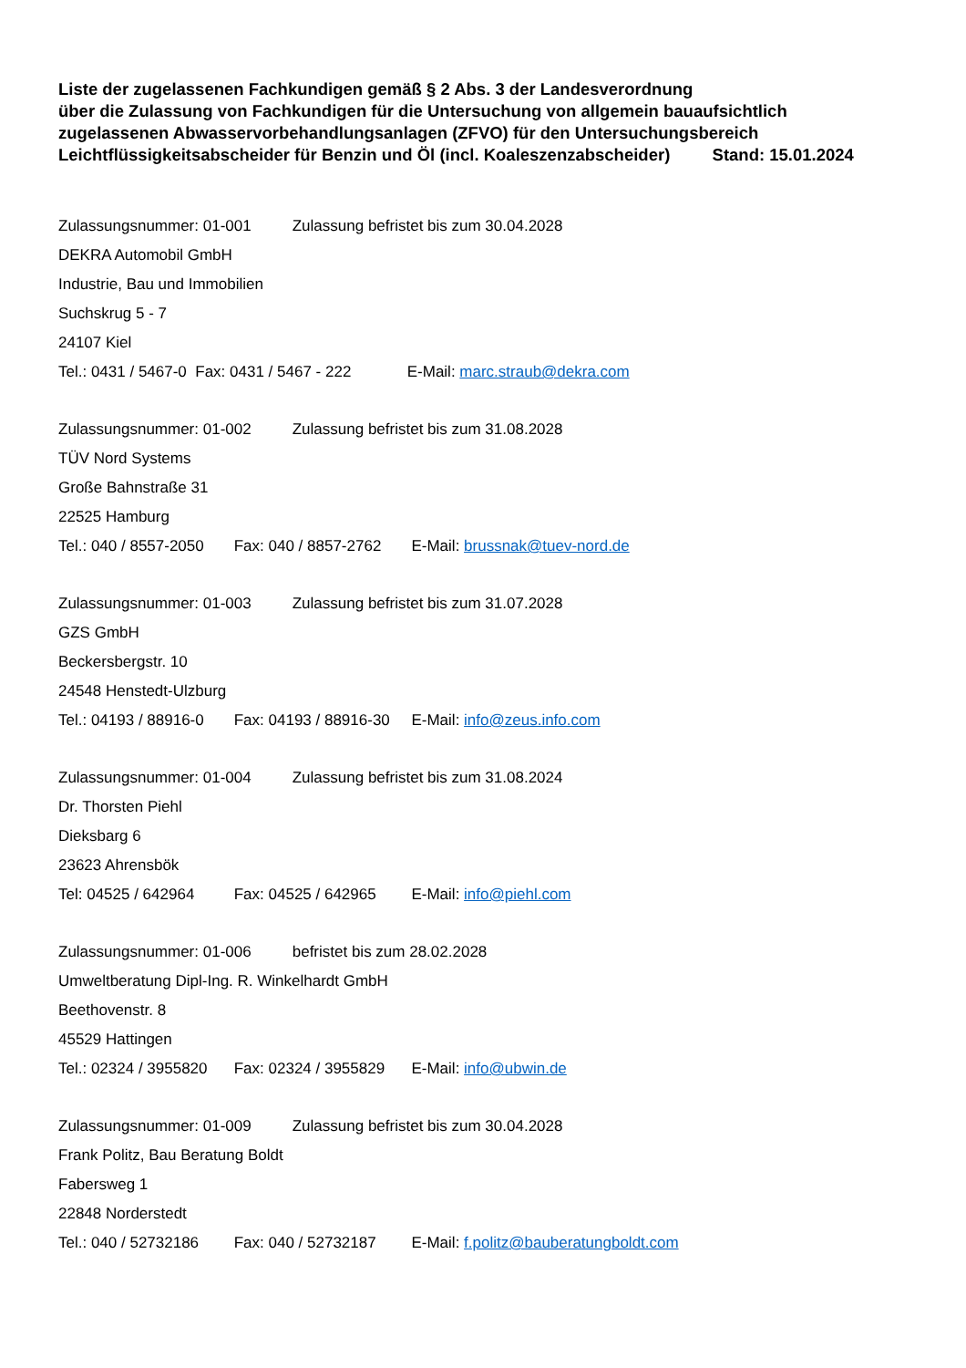Liste der zugelassenen Fachkundigen gemäß § 2 Abs. 3 der Landesverordnung
über die Zulassung von Fachkundigen für die Untersuchung von allgemein bauaufsichtlich
zugelassenen Abwasservorbehandlungsanlagen (ZFVO) für den Untersuchungsbereich
Leichtflüssigkeitsabscheider für Benzin und Öl (incl. Koaleszenzabscheider) Stand: 15.01.2024
Zulassungsnummer: 01-001 Zulassung befristet bis zum 30.04.2028
DEKRA Automobil GmbH
Industrie, Bau und Immobilien
Suchskrug 5 - 7
24107 Kiel
Tel.: 0431 / 5467-0 Fax: 0431 / 5467 - 222 E-Mail: marc.straub@dekra.com
Zulassungsnummer: 01-002 Zulassung befristet bis zum 31.08.2028
TÜV Nord Systems
Große Bahnstraße 31
22525 Hamburg
Tel.: 040 / 8557-2050 Fax: 040 / 8857-2762 E-Mail: brussnak@tuev-nord.de
Zulassungsnummer: 01-003 Zulassung befristet bis zum 31.07.2028
GZS GmbH
Beckersbergstr. 10
24548 Henstedt-Ulzburg
Tel.: 04193 / 88916-0 Fax: 04193 / 88916-30 E-Mail: info@zeus.info.com
Zulassungsnummer: 01-004 Zulassung befristet bis zum 31.08.2024
Dr. Thorsten Piehl
Dieksbarg 6
23623 Ahrensbök
Tel: 04525 / 642964 Fax: 04525 / 642965 E-Mail: info@piehl.com
Zulassungsnummer: 01-006 befristet bis zum 28.02.2028
Umweltberatung Dipl-Ing. R. Winkelhardt GmbH
Beethovenstr. 8
45529 Hattingen
Tel.: 02324 / 3955820 Fax: 02324 / 3955829 E-Mail: info@ubwin.de
Zulassungsnummer: 01-009 Zulassung befristet bis zum 30.04.2028
Frank Politz, Bau Beratung Boldt
Fabersweg 1
22848 Norderstedt
Tel.: 040 / 52732186 Fax: 040 / 52732187 E-Mail: f.politz@bauberatungboldt.com